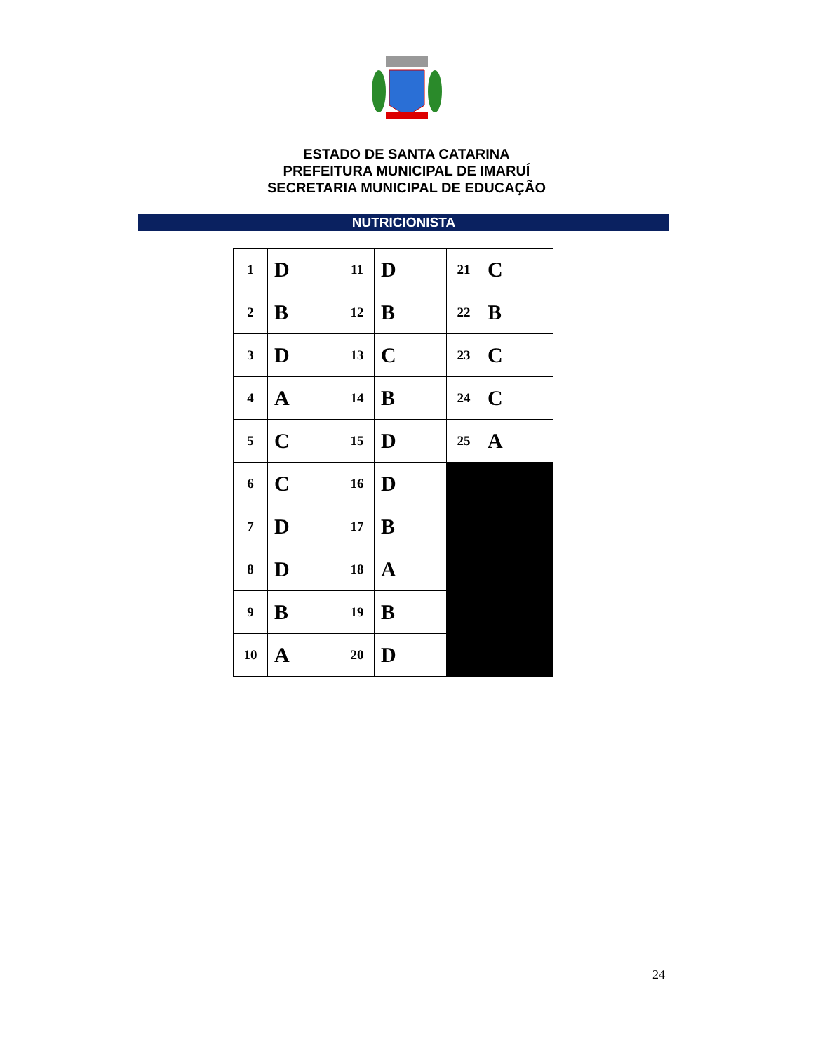ESTADO DE SANTA CATARINA
PREFEITURA MUNICIPAL DE IMARUÍ
SECRETARIA MUNICIPAL DE EDUCAÇÃO
NUTRICIONISTA
| 1 | D | 11 | D | 21 | C |
| 2 | B | 12 | B | 22 | B |
| 3 | D | 13 | C | 23 | C |
| 4 | A | 14 | B | 24 | C |
| 5 | C | 15 | D | 25 | A |
| 6 | C | 16 | D | | |
| 7 | D | 17 | B | | |
| 8 | D | 18 | A | | |
| 9 | B | 19 | B | | |
| 10 | A | 20 | D | | |
24